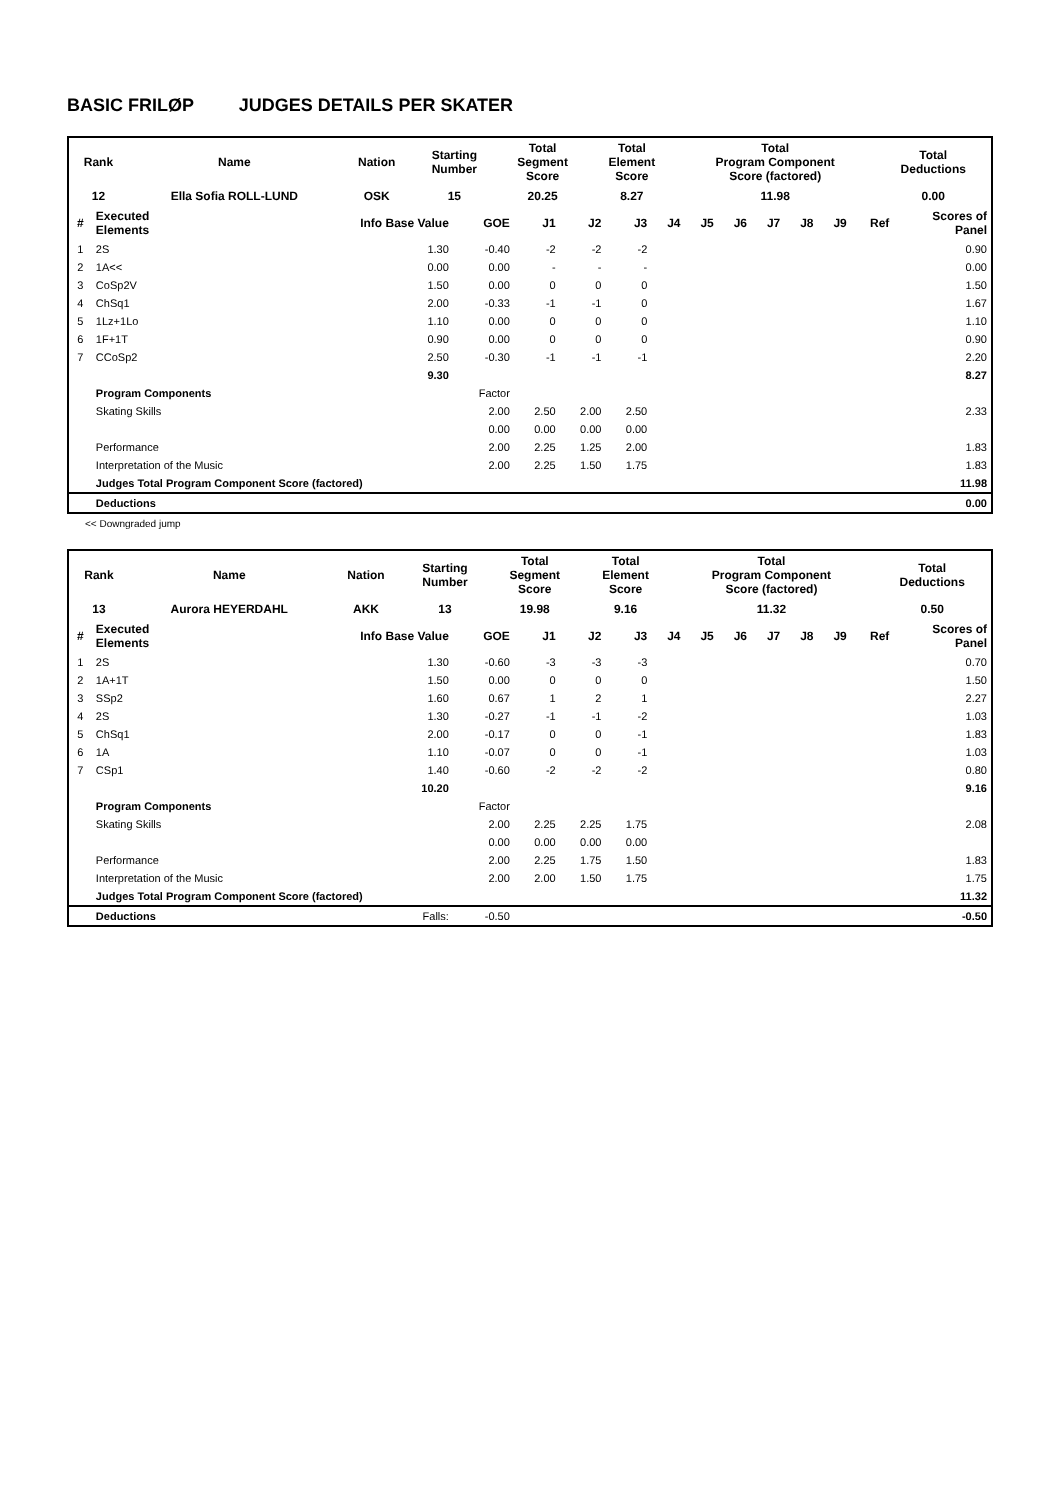BASIC FRILØP JUDGES DETAILS PER SKATER
| Rank | Name | Nation | Starting Number | Total Segment Score | Total Element Score | Total Program Component Score (factored) | Total Deductions |
| 12 | Ella Sofia ROLL-LUND | OSK | 15 | 20.25 | 8.27 | 11.98 | 0.00 |
| # | Executed Elements | Info Base Value | GOE | J1 | J2 | J3 | J4 | J5 | J6 | J7 | J8 | J9 | Ref | Scores of Panel |
| --- | --- | --- | --- | --- | --- | --- | --- | --- | --- | --- | --- | --- | --- | --- |
| 1 | 2S | 1.30 | -0.40 | -2 | -2 | -2 | | | | | | | | 0.90 |
| 2 | 1A<< | 0.00 | 0.00 | - | - | - | | | | | | | | 0.00 |
| 3 | CoSp2V | 1.50 | 0.00 | 0 | 0 | 0 | | | | | | | | 1.50 |
| 4 | ChSq1 | 2.00 | -0.33 | -1 | -1 | 0 | | | | | | | | 1.67 |
| 5 | 1Lz+1Lo | 1.10 | 0.00 | 0 | 0 | 0 | | | | | | | | 1.10 |
| 6 | 1F+1T | 0.90 | 0.00 | 0 | 0 | 0 | | | | | | | | 0.90 |
| 7 | CCoSp2 | 2.50 | -0.30 | -1 | -1 | -1 | | | | | | | | 2.20 |
| | | 9.30 | | | | | | | | | | | | 8.27 |
| | Program Components | | Factor | | | | | | | | | | | |
| | Skating Skills | | 2.00 | 2.50 | 2.00 | 2.50 | | | | | | | | 2.33 |
| | | | 0.00 | 0.00 | 0.00 | 0.00 | | | | | | | | |
| | Performance | | 2.00 | 2.25 | 1.25 | 2.00 | | | | | | | | 1.83 |
| | Interpretation of the Music | | 2.00 | 2.25 | 1.50 | 1.75 | | | | | | | | 1.83 |
| | Judges Total Program Component Score (factored) | | | | | | | | | | | | | 11.98 |
| | Deductions | | | | | | | | | | | | | 0.00 |
<< Downgraded jump
| Rank | Name | Nation | Starting Number | Total Segment Score | Total Element Score | Total Program Component Score (factored) | Total Deductions |
| 13 | Aurora HEYERDAHL | AKK | 13 | 19.98 | 9.16 | 11.32 | 0.50 |
| # | Executed Elements | Info Base Value | GOE | J1 | J2 | J3 | J4 | J5 | J6 | J7 | J8 | J9 | Ref | Scores of Panel |
| --- | --- | --- | --- | --- | --- | --- | --- | --- | --- | --- | --- | --- | --- | --- |
| 1 | 2S | 1.30 | -0.60 | -3 | -3 | -3 | | | | | | | | 0.70 |
| 2 | 1A+1T | 1.50 | 0.00 | 0 | 0 | 0 | | | | | | | | 1.50 |
| 3 | SSp2 | 1.60 | 0.67 | 1 | 2 | 1 | | | | | | | | 2.27 |
| 4 | 2S | 1.30 | -0.27 | -1 | -1 | -2 | | | | | | | | 1.03 |
| 5 | ChSq1 | 2.00 | -0.17 | 0 | 0 | -1 | | | | | | | | 1.83 |
| 6 | 1A | 1.10 | -0.07 | 0 | 0 | -1 | | | | | | | | 1.03 |
| 7 | CSp1 | 1.40 | -0.60 | -2 | -2 | -2 | | | | | | | | 0.80 |
| | | 10.20 | | | | | | | | | | | | 9.16 |
| | Program Components | | Factor | | | | | | | | | | | |
| | Skating Skills | | 2.00 | 2.25 | 2.25 | 1.75 | | | | | | | | 2.08 |
| | | | 0.00 | 0.00 | 0.00 | 0.00 | | | | | | | | |
| | Performance | | 2.00 | 2.25 | 1.75 | 1.50 | | | | | | | | 1.83 |
| | Interpretation of the Music | | 2.00 | 2.00 | 1.50 | 1.75 | | | | | | | | 1.75 |
| | Judges Total Program Component Score (factored) | | | | | | | | | | | | | 11.32 |
| | Deductions | Falls: | -0.50 | | | | | | | | | | | -0.50 |